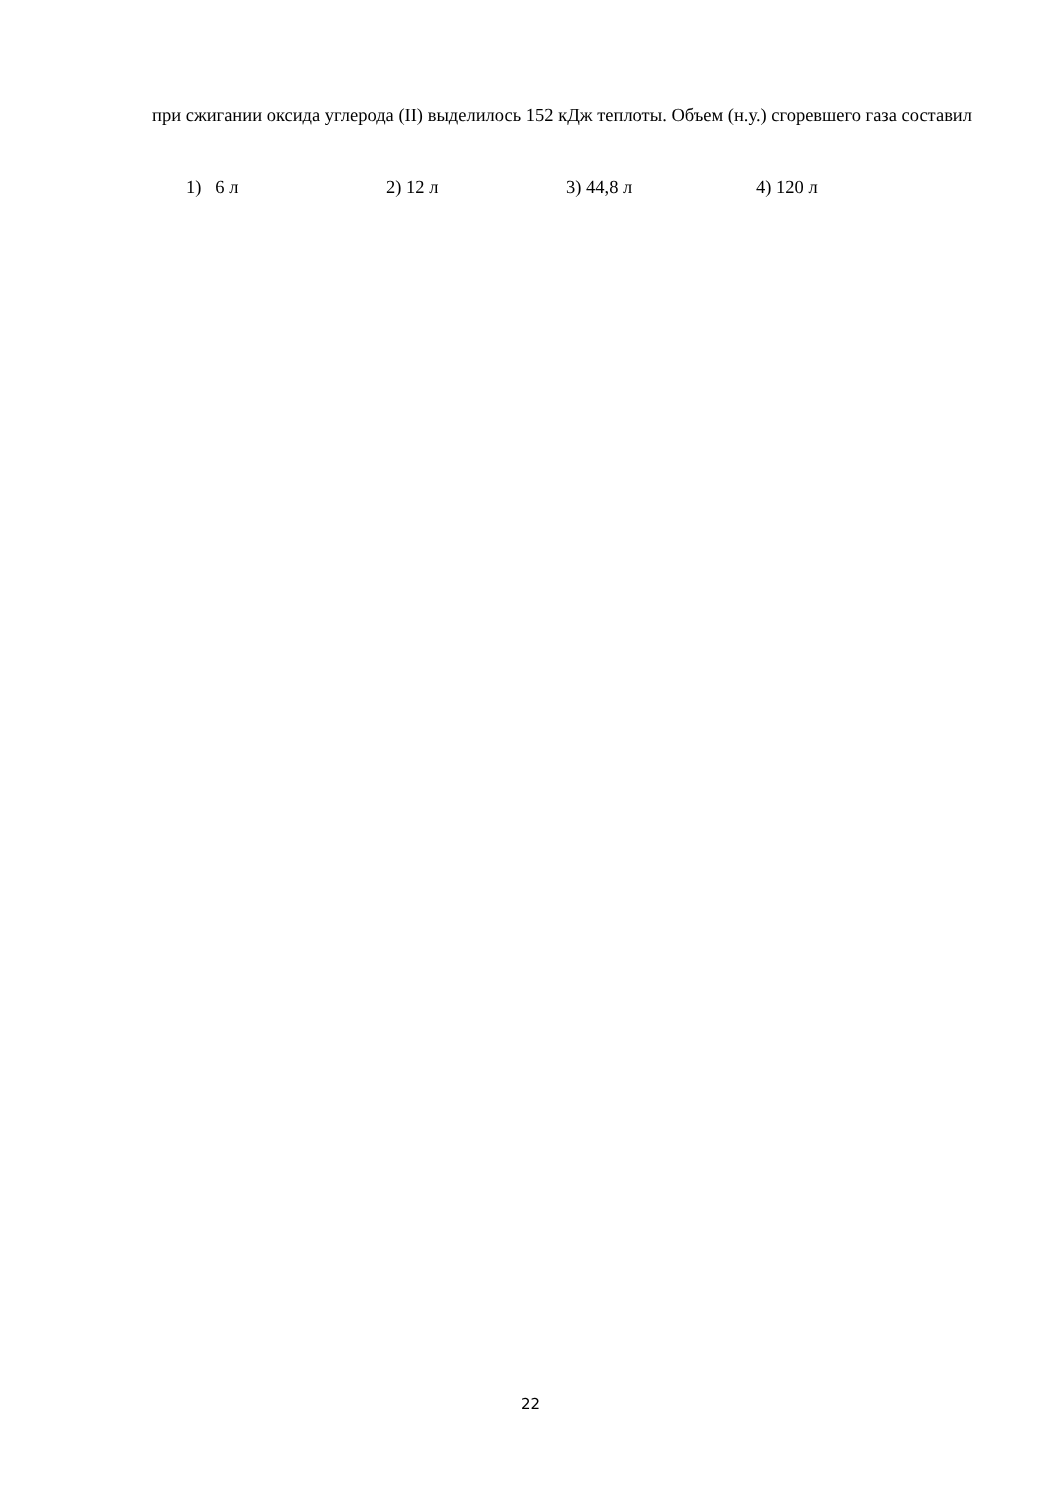при сжигании оксида углерода (II) выделилось 152 кДж теплоты. Объем (н.у.) сгоревшего газа составил
1) 6 л 2) 12 л 3) 44,8 л 4) 120 л
22